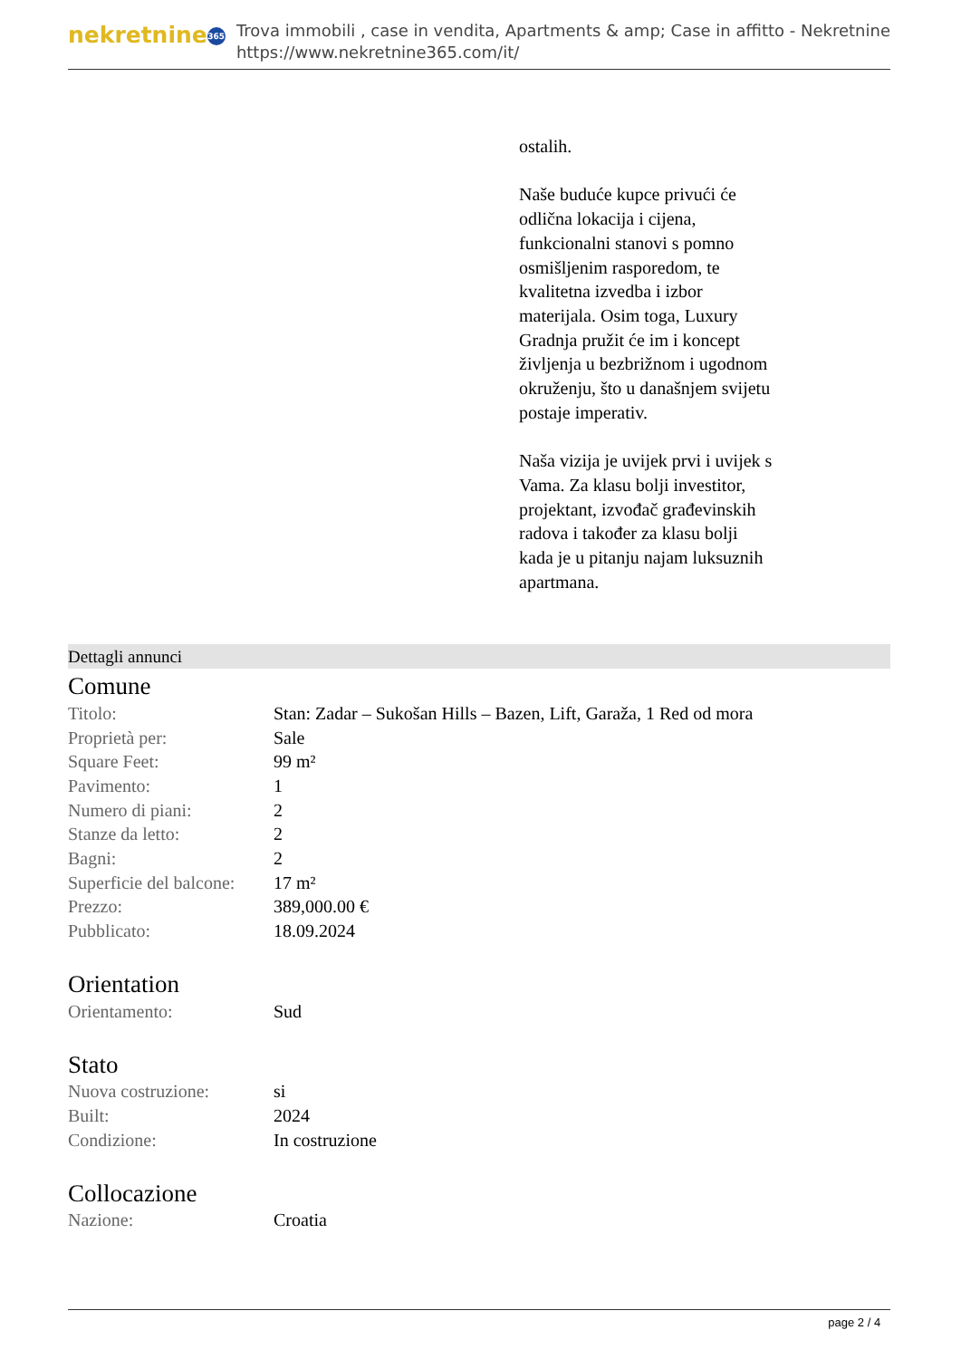nekretnine 365
Trova immobili , case in vendita, Apartments & amp; Case in affitto - Nekretnine
https://www.nekretnine365.com/it/
ostalih.
Naše buduće kupce privući će odlična lokacija i cijena, funkcionalni stanovi s pomno osmišljenim rasporedom, te kvalitetna izvedba i izbor materijala. Osim toga, Luxury Gradnja pružit će im i koncept življenja u bezbrižnom i ugodnom okruženju, što u današnjem svijetu postaje imperativ.
Naša vizija je uvijek prvi i uvijek s Vama. Za klasu bolji investitor, projektant, izvođač građevinskih radova i također za klasu bolji kada je u pitanju najam luksuznih apartmana.
Dettagli annunci
Comune
| Titolo: | Stan: Zadar – Sukošan Hills – Bazen, Lift, Garaža, 1 Red od mora |
| Proprietà per: | Sale |
| Square Feet: | 99 m² |
| Pavimento: | 1 |
| Numero di piani: | 2 |
| Stanze da letto: | 2 |
| Bagni: | 2 |
| Superficie del balcone: | 17 m² |
| Prezzo: | 389,000.00 € |
| Pubblicato: | 18.09.2024 |
Orientation
| Orientamento: | Sud |
Stato
| Nuova costruzione: | si |
| Built: | 2024 |
| Condizione: | In costruzione |
Collocazione
| Nazione: | Croatia |
page 2 / 4